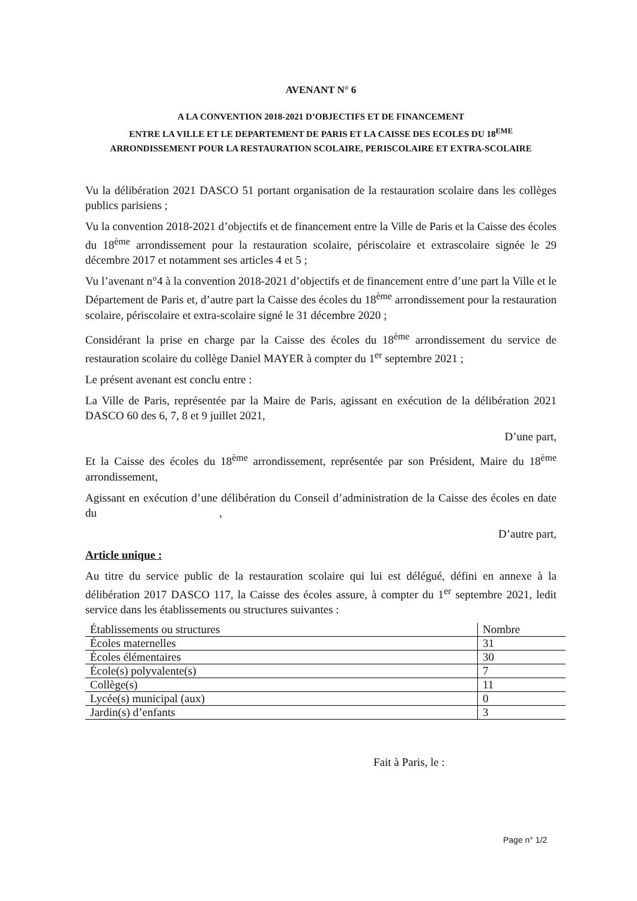AVENANT N° 6
A LA CONVENTION 2018-2021 D’OBJECTIFS ET DE FINANCEMENT
ENTRE LA VILLE ET LE DEPARTEMENT DE PARIS ET LA CAISSE DES ECOLES DU 18<sup>EME</sup>
ARRONDISSEMENT POUR LA RESTAURATION SCOLAIRE, PERISCOLAIRE ET EXTRA-SCOLAIRE
Vu la délibération 2021 DASCO 51 portant organisation de la restauration scolaire dans les collèges publics parisiens ;
Vu la convention 2018-2021 d’objectifs et de financement entre la Ville de Paris et la Caisse des écoles du 18<sup>ème</sup> arrondissement pour la restauration scolaire, périscolaire et extrascolaire signée le 29 décembre 2017 et notamment ses articles 4 et 5 ;
Vu l’avenant n°4 à la convention 2018-2021 d’objectifs et de financement entre d’une part la Ville et le Département de Paris et, d’autre part la Caisse des écoles du 18<sup>ème</sup> arrondissement pour la restauration scolaire, périscolaire et extra-scolaire signé le 31 décembre 2020 ;
Considérant la prise en charge par la Caisse des écoles du 18<sup>ème</sup> arrondissement du service de restauration scolaire du collège Daniel MAYER à compter du 1<sup>er</sup> septembre 2021 ;
Le présent avenant est conclu entre :
La Ville de Paris, représentée par la Maire de Paris, agissant en exécution de la délibération 2021 DASCO 60 des 6, 7, 8 et 9 juillet 2021,
D’une part,
Et la Caisse des écoles du 18<sup>ème</sup> arrondissement, représentée par son Président, Maire du 18<sup>ème</sup> arrondissement,
Agissant en exécution d’une délibération du Conseil d’administration de la Caisse des écoles en date du ,
D’autre part,
Article unique :
Au titre du service public de la restauration scolaire qui lui est délégué, défini en annexe à la délibération 2017 DASCO 117, la Caisse des écoles assure, à compter du 1<sup>er</sup> septembre 2021, ledit service dans les établissements ou structures suivantes :
| Établissements ou structures | Nombre |
| Écoles maternelles | 31 |
| Écoles élémentaires | 30 |
| École(s) polyvalente(s) | 7 |
| Collège(s) | 11 |
| Lycée(s) municipal (aux) | 0 |
| Jardin(s) d’enfants | 3 |
Fait à Paris, le :
Page n° 1/2